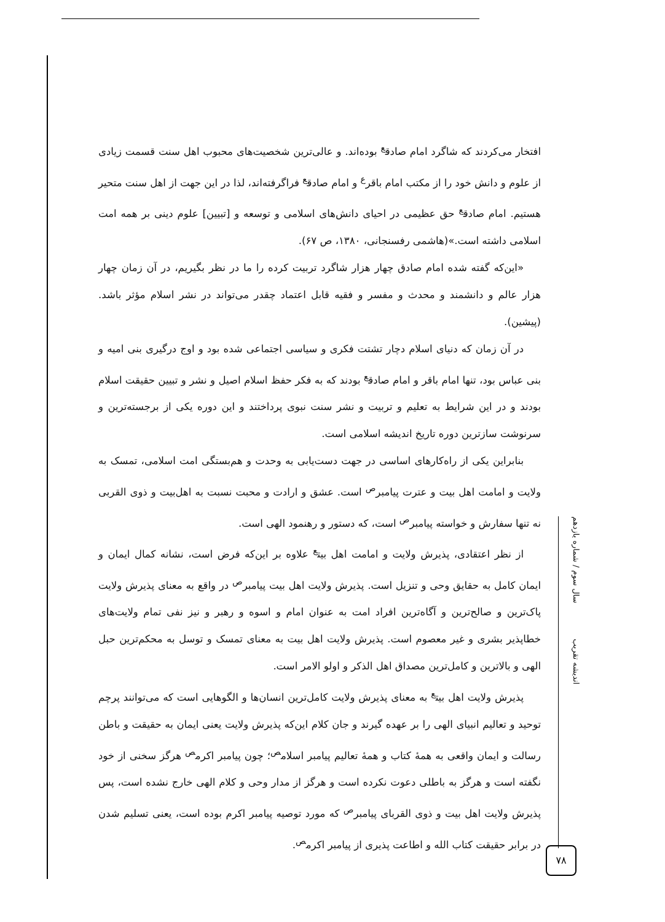افتخار می‌کردند که شاگرد امام صادق<sup>ع</sup> بوده‌اند. و عالی‌ترین شخصیت‌های محبوب اهل سنت قسمت زیادی از علوم و دانش خود را از مکتب امام باقر<sup>ع</sup> و امام صادق<sup>ع</sup> فراگرفته‌اند، لذا در این جهت از اهل سنت متحیر هستیم. امام صادق<sup>ع</sup> حق عظیمی در احیای دانش‌های اسلامی و توسعه و [تبیین] علوم دینی بر همه امت اسلامی داشته است.»(هاشمی رفسنجانی، ۱۳۸۰، ص ۶۷).
«این‌که گفته شده امام صادق چهار هزار شاگرد تربیت کرده را ما در نظر بگیریم، در آن زمان چهار هزار عالم و دانشمند و محدث و مفسر و فقیه قابل اعتماد چقدر می‌تواند در نشر اسلام مؤثر باشد.(پیشین).
در آن زمان که دنیای اسلام دچار تشتت فکری و سیاسی اجتماعی شده بود و اوج درگیری بنی امیه و بنی عباس بود، تنها امام باقر و امام صادق<sup>ع</sup> بودند که به فکر حفظ اسلام اصیل و نشر و تبیین حقیقت اسلام بودند و در این شرایط به تعلیم و تربیت و نشر سنت نبوی پرداختند و این دوره یکی از برجسته‌ترین و سرنوشت سازترین دوره تاریخ اندیشه اسلامی است.
بنابراین یکی از راه‌کارهای اساسی در جهت دست‌یابی به وحدت و هم‌بستگی امت اسلامی، تمسک به ولایت و امامت اهل بیت و عترت پیامبر<sup>ص</sup> است. عشق و ارادت و محبت نسبت به اهل‌بیت و ذوی القربی نه تنها سفارش و خواسته پیامبر<sup>ص</sup> است، که دستور و رهنمود الهی است.
از نظر اعتقادی، پذیرش ولایت و امامت اهل بیت<sup>ع</sup> علاوه بر این‌که فرض است، نشانه کمال ایمان و ایمان کامل به حقایق وحی و تنزیل است. پذیرش ولایت اهل بیت پیامبر<sup>ص</sup> در واقع به معنای پذیرش ولایت پاک‌ترین و صالح‌ترین و آگاه‌ترین افراد امت به عنوان امام و اسوه و رهبر و نیز نفی تمام ولایت‌های خطاپذیر بشری و غیر معصوم است. پذیرش ولایت اهل بیت به معنای تمسک و توسل به محکم‌ترین حبل الهی و بالاترین و کامل‌ترین مصداق اهل الذکر و اولو الامر است.
پذیرش ولایت اهل بیت<sup>ع</sup> به معنای پذیرش ولایت کامل‌ترین انسان‌ها و الگوهایی است که می‌توانند پرچم توحید و تعالیم انبیای الهی را بر عهده گیرند و جان کلام این‌که پذیرش ولایت یعنی ایمان به حقیقت و باطن رسالت و ایمان واقعی به همهٔ کتاب و همهٔ تعالیم پیامبر اسلام<sup>ص</sup>؛ چون پیامبر اکرم<sup>ص</sup> هرگز سخنی از خود نگفته است و هرگز به باطلی دعوت نکرده است و هرگز از مدار وحی و کلام الهی خارج نشده است، پس پذیرش ولایت اهل بیت و ذوی القربای پیامبر<sup>ص</sup> که مورد توصیه پیامبر اکرم بوده است، یعنی تسلیم شدن در برابر حقیقت کتاب الله و اطاعت پذیری از پیامبر اکرم<sup>ص</sup>.
اندیشه تقریب سال سوم / شماره یازدهم
۷۸